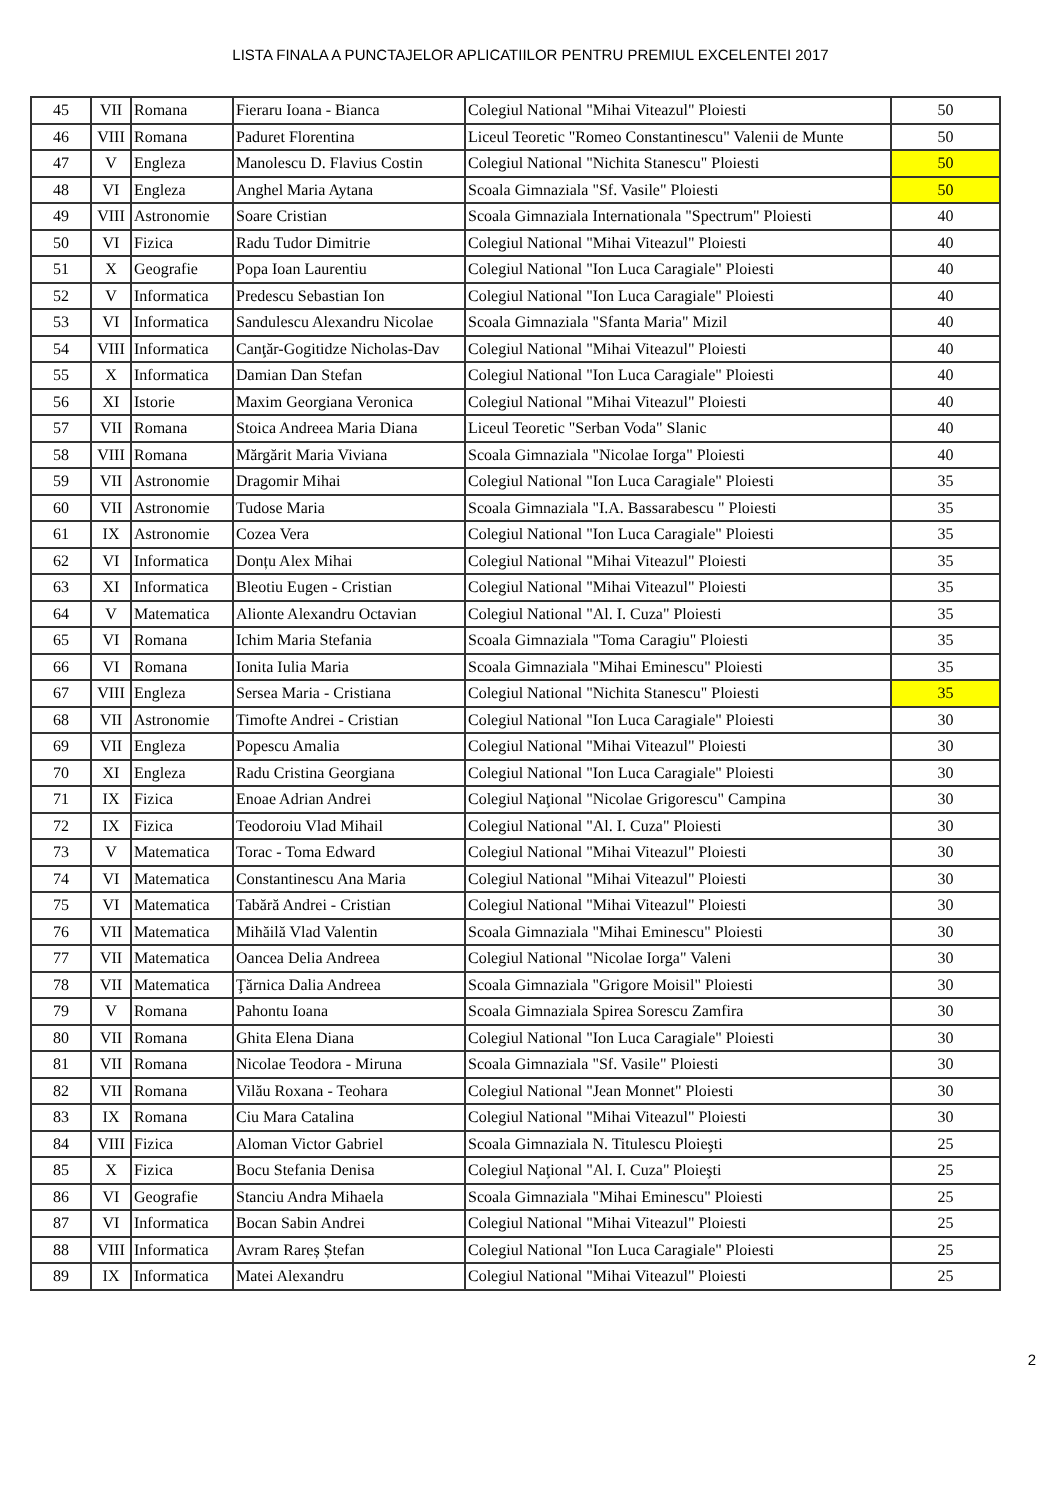LISTA FINALA A PUNCTAJELOR APLICATIILOR PENTRU PREMIUL EXCELENTEI 2017
| 45 | VII | Romana | Fieraru Ioana - Bianca | Colegiul National "Mihai Viteazul" Ploiesti | 50 |
| 46 | VIII | Romana | Paduret Florentina | Liceul Teoretic "Romeo Constantinescu" Valenii de Munte | 50 |
| 47 | V | Engleza | Manolescu D. Flavius Costin | Colegiul National "Nichita Stanescu" Ploiesti | 50 |
| 48 | VI | Engleza | Anghel Maria Aytana | Scoala Gimnaziala "Sf. Vasile" Ploiesti | 50 |
| 49 | VIII | Astronomie | Soare Cristian | Scoala Gimnaziala Internationala "Spectrum" Ploiesti | 40 |
| 50 | VI | Fizica | Radu Tudor Dimitrie | Colegiul National "Mihai Viteazul" Ploiesti | 40 |
| 51 | X | Geografie | Popa Ioan Laurentiu | Colegiul National "Ion Luca Caragiale" Ploiesti | 40 |
| 52 | V | Informatica | Predescu Sebastian Ion | Colegiul National "Ion Luca Caragiale" Ploiesti | 40 |
| 53 | VI | Informatica | Sandulescu Alexandru Nicolae | Scoala Gimnaziala "Sfanta Maria" Mizil | 40 |
| 54 | VIII | Informatica | Canţăr-Gogitidze Nicholas-Dav | Colegiul National "Mihai Viteazul" Ploiesti | 40 |
| 55 | X | Informatica | Damian Dan Stefan | Colegiul National "Ion Luca Caragiale" Ploiesti | 40 |
| 56 | XI | Istorie | Maxim Georgiana Veronica | Colegiul National "Mihai Viteazul" Ploiesti | 40 |
| 57 | VII | Romana | Stoica Andreea Maria Diana | Liceul Teoretic "Serban Voda" Slanic | 40 |
| 58 | VIII | Romana | Mărgărit Maria Viviana | Scoala Gimnaziala "Nicolae Iorga" Ploiesti | 40 |
| 59 | VII | Astronomie | Dragomir Mihai | Colegiul National "Ion Luca Caragiale" Ploiesti | 35 |
| 60 | VII | Astronomie | Tudose Maria | Scoala Gimnaziala "I.A. Bassarabescu " Ploiesti | 35 |
| 61 | IX | Astronomie | Cozea Vera | Colegiul National "Ion Luca Caragiale" Ploiesti | 35 |
| 62 | VI | Informatica | Donțu Alex Mihai | Colegiul National "Mihai Viteazul" Ploiesti | 35 |
| 63 | XI | Informatica | Bleotiu Eugen - Cristian | Colegiul National "Mihai Viteazul" Ploiesti | 35 |
| 64 | V | Matematica | Alionte Alexandru Octavian | Colegiul National "Al. I. Cuza" Ploiesti | 35 |
| 65 | VI | Romana | Ichim Maria Stefania | Scoala Gimnaziala "Toma Caragiu" Ploiesti | 35 |
| 66 | VI | Romana | Ionita Iulia Maria | Scoala Gimnaziala "Mihai Eminescu" Ploiesti | 35 |
| 67 | VIII | Engleza | Sersea Maria - Cristiana | Colegiul National "Nichita Stanescu" Ploiesti | 35 |
| 68 | VII | Astronomie | Timofte Andrei - Cristian | Colegiul National "Ion Luca Caragiale" Ploiesti | 30 |
| 69 | VII | Engleza | Popescu Amalia | Colegiul National "Mihai Viteazul" Ploiesti | 30 |
| 70 | XI | Engleza | Radu Cristina Georgiana | Colegiul National "Ion Luca Caragiale" Ploiesti | 30 |
| 71 | IX | Fizica | Enoae Adrian Andrei | Colegiul Naţional "Nicolae Grigorescu" Campina | 30 |
| 72 | IX | Fizica | Teodoroiu Vlad Mihail | Colegiul National "Al. I. Cuza" Ploiesti | 30 |
| 73 | V | Matematica | Torac - Toma Edward | Colegiul National "Mihai Viteazul" Ploiesti | 30 |
| 74 | VI | Matematica | Constantinescu Ana Maria | Colegiul National "Mihai Viteazul" Ploiesti | 30 |
| 75 | VI | Matematica | Tabără Andrei - Cristian | Colegiul National "Mihai Viteazul" Ploiesti | 30 |
| 76 | VII | Matematica | Mihăilă Vlad Valentin | Scoala Gimnaziala "Mihai Eminescu" Ploiesti | 30 |
| 77 | VII | Matematica | Oancea Delia Andreea | Colegiul National "Nicolae Iorga" Valeni | 30 |
| 78 | VII | Matematica | Ţărnica Dalia Andreea | Scoala Gimnaziala "Grigore Moisil" Ploiesti | 30 |
| 79 | V | Romana | Pahontu Ioana | Scoala Gimnaziala Spirea Sorescu Zamfira | 30 |
| 80 | VII | Romana | Ghita Elena Diana | Colegiul National "Ion Luca Caragiale" Ploiesti | 30 |
| 81 | VII | Romana | Nicolae Teodora - Miruna | Scoala Gimnaziala "Sf. Vasile" Ploiesti | 30 |
| 82 | VII | Romana | Vilău Roxana - Teohara | Colegiul National "Jean Monnet" Ploiesti | 30 |
| 83 | IX | Romana | Ciu Mara Catalina | Colegiul National "Mihai Viteazul" Ploiesti | 30 |
| 84 | VIII | Fizica | Aloman Victor Gabriel | Scoala Gimnaziala N. Titulescu Ploieşti | 25 |
| 85 | X | Fizica | Bocu Stefania Denisa | Colegiul Naţional "Al. I. Cuza" Ploieşti | 25 |
| 86 | VI | Geografie | Stanciu Andra Mihaela | Scoala Gimnaziala "Mihai Eminescu" Ploiesti | 25 |
| 87 | VI | Informatica | Bocan Sabin Andrei | Colegiul National "Mihai Viteazul" Ploiesti | 25 |
| 88 | VIII | Informatica | Avram Rareș Ștefan | Colegiul National "Ion Luca Caragiale" Ploiesti | 25 |
| 89 | IX | Informatica | Matei Alexandru | Colegiul National "Mihai Viteazul" Ploiesti | 25 |
2